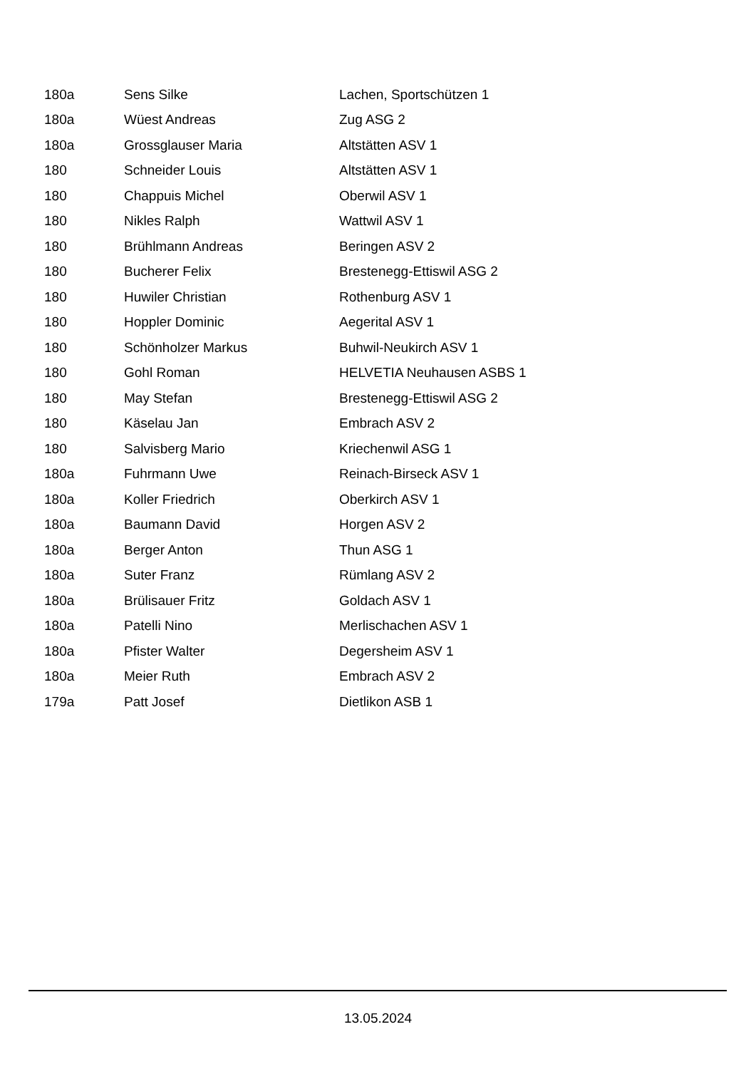| 180a | Sens Silke | Lachen, Sportschützen 1 |
| 180a | Wüest Andreas | Zug ASG 2 |
| 180a | Grossglauser Maria | Altstätten ASV 1 |
| 180 | Schneider Louis | Altstätten ASV 1 |
| 180 | Chappuis Michel | Oberwil ASV 1 |
| 180 | Nikles Ralph | Wattwil ASV 1 |
| 180 | Brühlmann Andreas | Beringen ASV 2 |
| 180 | Bucherer Felix | Brestenegg-Ettiswil ASG 2 |
| 180 | Huwiler Christian | Rothenburg ASV 1 |
| 180 | Hoppler Dominic | Aegerital ASV 1 |
| 180 | Schönholzer Markus | Buhwil-Neukirch ASV 1 |
| 180 | Gohl Roman | HELVETIA Neuhausen ASBS 1 |
| 180 | May Stefan | Brestenegg-Ettiswil ASG 2 |
| 180 | Käselau Jan | Embrach ASV 2 |
| 180 | Salvisberg Mario | Kriechenwil ASG 1 |
| 180a | Fuhrmann Uwe | Reinach-Birseck ASV 1 |
| 180a | Koller Friedrich | Oberkirch ASV 1 |
| 180a | Baumann David | Horgen ASV 2 |
| 180a | Berger Anton | Thun ASG 1 |
| 180a | Suter Franz | Rümlang ASV 2 |
| 180a | Brülisauer Fritz | Goldach ASV 1 |
| 180a | Patelli Nino | Merlischachen ASV 1 |
| 180a | Pfister Walter | Degersheim ASV 1 |
| 180a | Meier Ruth | Embrach ASV 2 |
| 179a | Patt Josef | Dietlikon ASB 1 |
13.05.2024